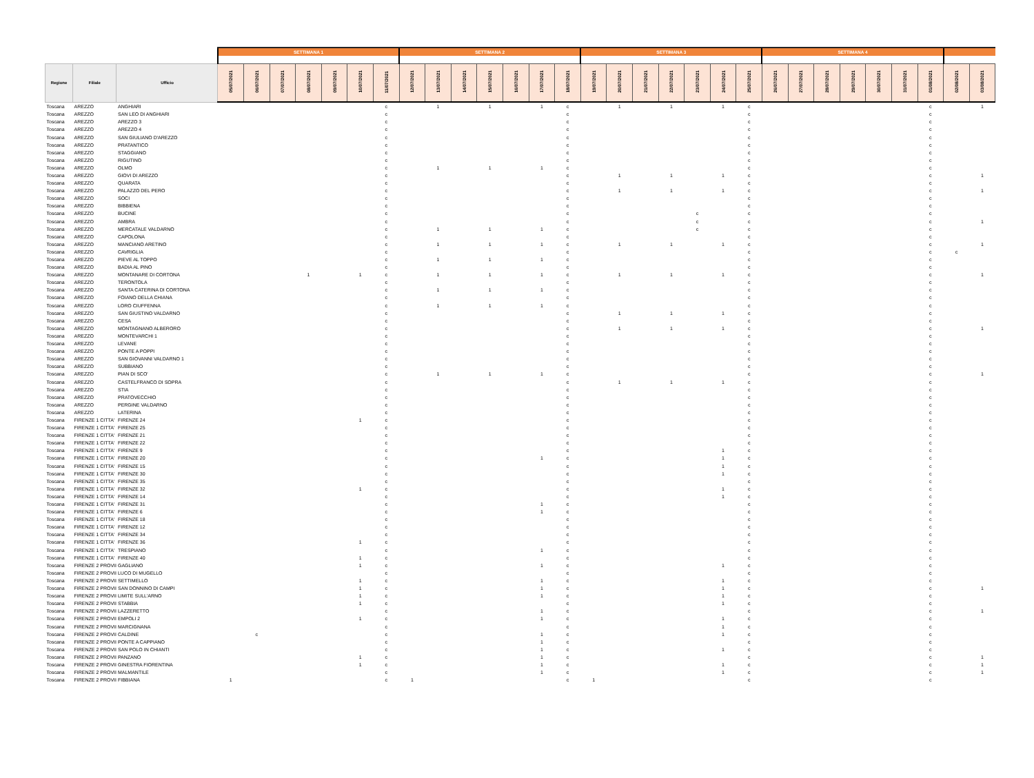| | | | SETTIMANA 1 | | | | | | | SETTIMANA 2 | | | | | | | SETTIMANA 3 | | | | | | | SETTIMANA 4 | | | | | | | | |
| Regione | Filiale | Ufficio | 05/07/2021 | 06/07/2021 | 07/07/2021 | 08/07/2021 | 09/07/2021 | 10/07/2021 | 11/07/2021 | 12/07/2021 | 13/07/2021 | 14/07/2021 | 15/07/2021 | 16/07/2021 | 17/07/2021 | 18/07/2021 | 19/07/2021 | 20/07/2021 | 21/07/2021 | 22/07/2021 | 23/07/2021 | 24/07/2021 | 25/07/2021 | 26/07/2021 | 27/07/2021 | 28/07/2021 | 29/07/2021 | 30/07/2021 | 31/07/2021 | 01/08/2021 | 02/08/2021 | 03/08/2021 |
| Toscana | AREZZO | ANGHIARI | | | | | | | c | | 1 | | 1 | | 1 | c | | 1 | | 1 | | 1 | c | | | | | | | c | | 1 |
| Toscana | AREZZO | SAN LEO DI ANGHIARI | | | | | | | c | | | | | | | c | | | | | | | c | | | | | | | c | | |
| Toscana | AREZZO | AREZZO 3 | | | | | | | c | | | | | | | c | | | | | | | c | | | | | | | c | | |
| Toscana | AREZZO | AREZZO 4 | | | | | | | c | | | | | | | c | | | | | | | c | | | | | | | c | | |
| Toscana | AREZZO | SAN GIULIANO D'AREZZO | | | | | | | c | | | | | | | c | | | | | | | c | | | | | | | c | | |
| Toscana | AREZZO | PRATANTICO | | | | | | | c | | | | | | | c | | | | | | | c | | | | | | | c | | |
| Toscana | AREZZO | STAGGIANO | | | | | | | c | | | | | | | c | | | | | | | c | | | | | | | c | | |
| Toscana | AREZZO | RIGUTINO | | | | | | | c | | | | | | | c | | | | | | | c | | | | | | | c | | |
| Toscana | AREZZO | OLMO | | | | | | | c | | 1 | | 1 | | 1 | c | | | | | | | c | | | | | | | c | | |
| Toscana | AREZZO | GIOVI DI AREZZO | | | | | | | c | | | | | | | c | | 1 | | 1 | | 1 | c | | | | | | | c | | 1 |
| Toscana | AREZZO | QUARATA | | | | | | | c | | | | | | | c | | | | | | | c | | | | | | | c | | |
| Toscana | AREZZO | PALAZZO DEL PERO | | | | | | | c | | | | | | | c | | 1 | | 1 | | 1 | c | | | | | | | c | | 1 |
| Toscana | AREZZO | SOCI | | | | | | | c | | | | | | | c | | | | | | | c | | | | | | | c | | |
| Toscana | AREZZO | BIBBIENA | | | | | | | c | | | | | | | c | | | | | | | c | | | | | | | c | | |
| Toscana | AREZZO | BUCINE | | | | | | | c | | | | | | | c | | | | | c | | c | | | | | | | c | | |
| Toscana | AREZZO | AMBRA | | | | | | | c | | | | | | | c | | | | | c | | c | | | | | | | c | | 1 |
| Toscana | AREZZO | MERCATALE VALDARNO | | | | | | | c | | 1 | | 1 | | 1 | c | | | | | c | | c | | | | | | | c | | |
| Toscana | AREZZO | CAPOLONA | | | | | | | c | | | | | | | c | | | | | | | c | | | | | | | c | | |
| Toscana | AREZZO | MANCIANO ARETINO | | | | | | | c | | 1 | | 1 | | 1 | c | | 1 | | 1 | | 1 | c | | | | | | | c | | 1 |
| Toscana | AREZZO | CAVRIGLIA | | | | | | | c | | | | | | | c | | | | | | | c | | | | | | | c | c | |
| Toscana | AREZZO | PIEVE AL TOPPO | | | | | | | c | | 1 | | 1 | | 1 | c | | | | | | | c | | | | | | | c | | |
| Toscana | AREZZO | BADIA AL PINO | | | | | | | c | | | | | | | c | | | | | | | c | | | | | | | c | | |
| Toscana | AREZZO | MONTANARE DI CORTONA | | | | 1 | | 1 | c | | 1 | | 1 | | 1 | c | | 1 | | 1 | | 1 | c | | | | | | | c | | 1 |
| Toscana | AREZZO | TERONTOLA | | | | | | | c | | | | | | | c | | | | | | | c | | | | | | | c | | |
| Toscana | AREZZO | SANTA CATERINA DI CORTONA | | | | | | | c | | 1 | | 1 | | 1 | c | | | | | | | c | | | | | | | c | | |
| Toscana | AREZZO | FOIANO DELLA CHIANA | | | | | | | c | | | | | | | c | | | | | | | c | | | | | | | c | | |
| Toscana | AREZZO | LORO CIUFFENNA | | | | | | | c | | 1 | | 1 | | 1 | c | | | | | | | c | | | | | | | c | | |
| Toscana | AREZZO | SAN GIUSTINO VALDARNO | | | | | | | c | | | | | | | c | | 1 | | 1 | | 1 | c | | | | | | | c | | |
| Toscana | AREZZO | CESA | | | | | | | c | | | | | | | c | | | | | | | c | | | | | | | c | | |
| Toscana | AREZZO | MONTAGNANO ALBERORO | | | | | | | c | | | | | | | c | | 1 | | 1 | | 1 | c | | | | | | | c | | 1 |
| Toscana | AREZZO | MONTEVARCHI 1 | | | | | | | c | | | | | | | c | | | | | | | c | | | | | | | c | | |
| Toscana | AREZZO | LEVANE | | | | | | | c | | | | | | | c | | | | | | | c | | | | | | | c | | |
| Toscana | AREZZO | PONTE A POPPI | | | | | | | c | | | | | | | c | | | | | | | c | | | | | | | c | | |
| Toscana | AREZZO | SAN GIOVANNI VALDARNO 1 | | | | | | | c | | | | | | | c | | | | | | | c | | | | | | | c | | |
| Toscana | AREZZO | SUBBIANO | | | | | | | c | | | | | | | c | | | | | | | c | | | | | | | c | | |
| Toscana | AREZZO | PIAN DI SCO' | | | | | | | c | | 1 | | 1 | | 1 | c | | | | | | | c | | | | | | | c | | 1 |
| Toscana | AREZZO | CASTELFRANCO DI SOPRA | | | | | | | c | | | | | | | c | | 1 | | 1 | | 1 | c | | | | | | | c | | |
| Toscana | AREZZO | STIA | | | | | | | c | | | | | | | c | | | | | | | c | | | | | | | c | | |
| Toscana | AREZZO | PRATOVECCHIO | | | | | | | c | | | | | | | c | | | | | | | c | | | | | | | c | | |
| Toscana | AREZZO | PERGINE VALDARNO | | | | | | | c | | | | | | | c | | | | | | | c | | | | | | | c | | |
| Toscana | AREZZO | LATERINA | | | | | | | c | | | | | | | c | | | | | | | c | | | | | | | c | | |
| Toscana | FIRENZE 1 CITTA' | FIRENZE 24 | | | | | | 1 | c | | | | | | | c | | | | | | | c | | | | | | | c | | |
| Toscana | FIRENZE 1 CITTA' | FIRENZE 25 | | | | | | | c | | | | | | | c | | | | | | | c | | | | | | | c | | |
| Toscana | FIRENZE 1 CITTA' | FIRENZE 21 | | | | | | | c | | | | | | | c | | | | | | | c | | | | | | | c | | |
| Toscana | FIRENZE 1 CITTA' | FIRENZE 22 | | | | | | | c | | | | | | | c | | | | | | | c | | | | | | | c | | |
| Toscana | FIRENZE 1 CITTA' | FIRENZE 9 | | | | | | | c | | | | | | | c | | | | | | 1 | c | | | | | | | c | | |
| Toscana | FIRENZE 1 CITTA' | FIRENZE 20 | | | | | | | c | | | | | | 1 | c | | | | | | 1 | c | | | | | | | c | | |
| Toscana | FIRENZE 1 CITTA' | FIRENZE 15 | | | | | | | c | | | | | | | c | | | | | | 1 | c | | | | | | | c | | |
| Toscana | FIRENZE 1 CITTA' | FIRENZE 30 | | | | | | | c | | | | | | | c | | | | | | 1 | c | | | | | | | c | | |
| Toscana | FIRENZE 1 CITTA' | FIRENZE 35 | | | | | | | c | | | | | | | c | | | | | | | c | | | | | | | c | | |
| Toscana | FIRENZE 1 CITTA' | FIRENZE 32 | | | | | | 1 | c | | | | | | | c | | | | | | 1 | c | | | | | | | c | | |
| Toscana | FIRENZE 1 CITTA' | FIRENZE 14 | | | | | | | c | | | | | | | c | | | | | | 1 | c | | | | | | | c | | |
| Toscana | FIRENZE 1 CITTA' | FIRENZE 31 | | | | | | | c | | | | | | 1 | c | | | | | | | c | | | | | | | c | | |
| Toscana | FIRENZE 1 CITTA' | FIRENZE 6 | | | | | | | c | | | | | | 1 | c | | | | | | | c | | | | | | | c | | |
| Toscana | FIRENZE 1 CITTA' | FIRENZE 18 | | | | | | | c | | | | | | | c | | | | | | | c | | | | | | | c | | |
| Toscana | FIRENZE 1 CITTA' | FIRENZE 12 | | | | | | | c | | | | | | | c | | | | | | | c | | | | | | | c | | |
| Toscana | FIRENZE 1 CITTA' | FIRENZE 34 | | | | | | | c | | | | | | | c | | | | | | | c | | | | | | | c | | |
| Toscana | FIRENZE 1 CITTA' | FIRENZE 36 | | | | | | 1 | c | | | | | | | c | | | | | | | c | | | | | | | c | | |
| Toscana | FIRENZE 1 CITTA' | TRESPIANO | | | | | | | c | | | | | | 1 | c | | | | | | | c | | | | | | | c | | |
| Toscana | FIRENZE 1 CITTA' | FIRENZE 40 | | | | | | 1 | c | | | | | | | c | | | | | | | c | | | | | | | c | | |
| Toscana | FIRENZE 2 PROVII | GAGLIANO | | | | | | 1 | c | | | | | | 1 | c | | | | | | 1 | c | | | | | | | c | | |
| Toscana | FIRENZE 2 PROVII | LUCO DI MUGELLO | | | | | | | c | | | | | | | c | | | | | | | c | | | | | | | c | | |
| Toscana | FIRENZE 2 PROVII | SETTIMELLO | | | | | | 1 | c | | | | | | 1 | c | | | | | | 1 | c | | | | | | | c | | |
| Toscana | FIRENZE 2 PROVII | SAN DONNINO DI CAMPI | | | | | | 1 | c | | | | | | 1 | c | | | | | | 1 | c | | | | | | | c | | 1 |
| Toscana | FIRENZE 2 PROVII | LIMITE SULL'ARNO | | | | | | 1 | c | | | | | | 1 | c | | | | | | 1 | c | | | | | | | c | | |
| Toscana | FIRENZE 2 PROVII | STABBIA | | | | | | 1 | c | | | | | | | c | | | | | | 1 | c | | | | | | | c | | |
| Toscana | FIRENZE 2 PROVII | LAZZERETTO | | | | | | | c | | | | | | 1 | c | | | | | | | c | | | | | | | c | | 1 |
| Toscana | FIRENZE 2 PROVII | EMPOLI 2 | | | | | | 1 | c | | | | | | 1 | c | | | | | | 1 | c | | | | | | | c | | |
| Toscana | FIRENZE 2 PROVII | MARCIGNANA | | | | | | | c | | | | | | | c | | | | | | 1 | c | | | | | | | c | | |
| Toscana | FIRENZE 2 PROVII | CALDINE | | c | | | | | c | | | | | | 1 | c | | | | | | 1 | c | | | | | | | c | | |
| Toscana | FIRENZE 2 PROVII | PONTE A CAPPIANO | | | | | | | c | | | | | | 1 | c | | | | | | | c | | | | | | | c | | |
| Toscana | FIRENZE 2 PROVII | SAN POLO IN CHIANTI | | | | | | | c | | | | | | 1 | c | | | | | | 1 | c | | | | | | | c | | |
| Toscana | FIRENZE 2 PROVII | PANZANO | | | | | | 1 | c | | | | | | 1 | c | | | | | | | c | | | | | | | c | | 1 |
| Toscana | FIRENZE 2 PROVII | GINESTRA FIORENTINA | | | | | | 1 | c | | | | | | 1 | c | | | | | | 1 | c | | | | | | | c | | 1 |
| Toscana | FIRENZE 2 PROVII | MALMANTILE | | | | | | | c | | | | | | 1 | c | | | | | | 1 | c | | | | | | | c | | 1 |
| Toscana | FIRENZE 2 PROVII | FIBBIANA | 1 | | | | | | c | 1 | | | | | | c | 1 | | | | | | c | | | | | | | c | | |